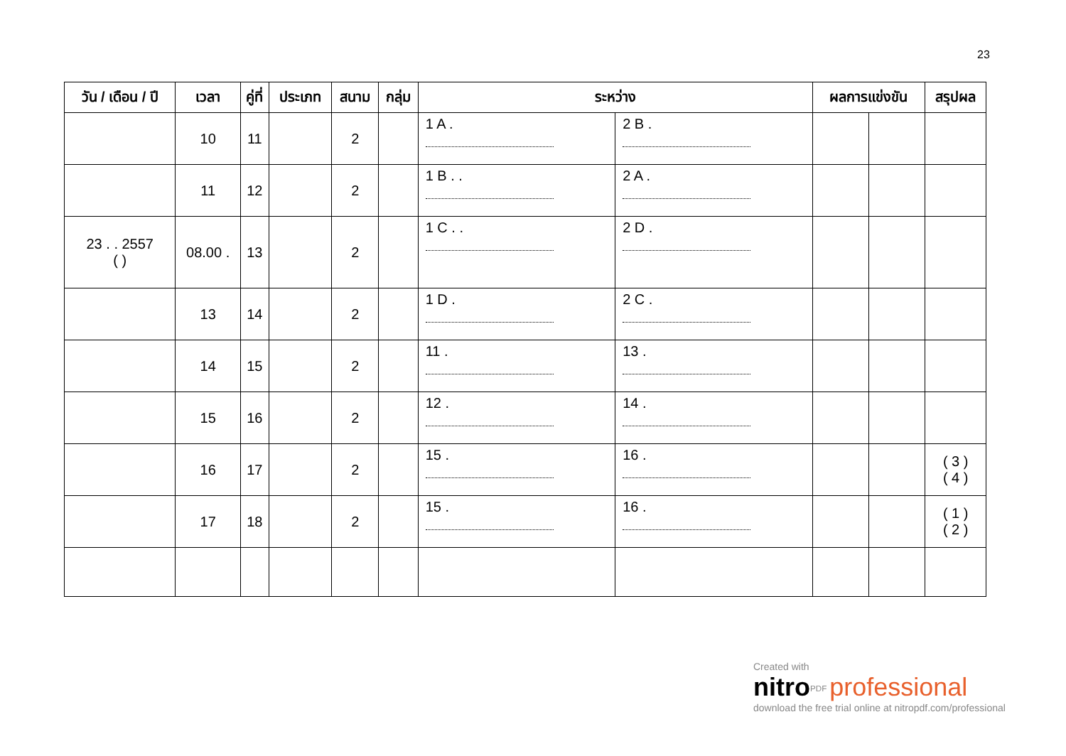23
| วัน / เดือน / ปี | เวลา | คู่ที่ | ประเภท | สนาม | กลุ่ม | ระหว่าง | | ผลการแข่งขัน | | สรุปผล |
| --- | --- | --- | --- | --- | --- | --- | --- | --- | --- | --- |
| | 10 | 11 | | 2 | | 1 A . | 2 B . | | | |
| | 11 | 12 | | 2 | | 1 B . . | 2 A . | | | |
| 23 . . 2557 ( ) | 08.00 . | 13 | | 2 | | 1 C . . | 2 D . | | | |
| | 13 | 14 | | 2 | | 1 D . | 2 C . | | | |
| | 14 | 15 | | 2 | | 11 . | 13 . | | | |
| | 15 | 16 | | 2 | | 12 . | 14 . | | | |
| | 16 | 17 | | 2 | | 15 . | 16 . | | | ( 3 ) ( 4 ) |
| | 17 | 18 | | 2 | | 15 . | 16 . | | | ( 1 ) ( 2 ) |
Created with
nitro<sup>PDF</sup> professional
download the free trial online at nitropdf.com/professional